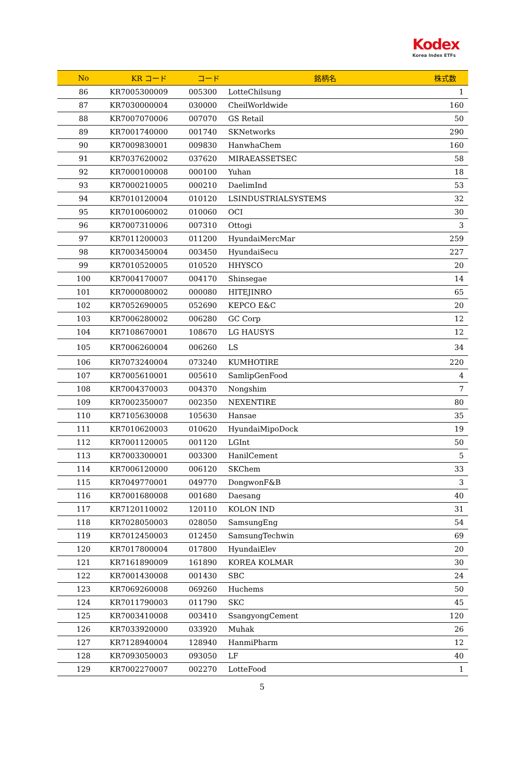Kodex
Korea Index ETFs
| No | KR コード | コード | 銘柄名 | 株式数 |
| --- | --- | --- | --- | --- |
| 86 | KR7005300009 | 005300 | LotteChilsung | 1 |
| 87 | KR7030000004 | 030000 | CheilWorldwide | 160 |
| 88 | KR7007070006 | 007070 | GS Retail | 50 |
| 89 | KR7001740000 | 001740 | SKNetworks | 290 |
| 90 | KR7009830001 | 009830 | HanwhaChem | 160 |
| 91 | KR7037620002 | 037620 | MIRAEASSETSEC | 58 |
| 92 | KR7000100008 | 000100 | Yuhan | 18 |
| 93 | KR7000210005 | 000210 | DaelimInd | 53 |
| 94 | KR7010120004 | 010120 | LSINDUSTRIALSYSTEMS | 32 |
| 95 | KR7010060002 | 010060 | OCI | 30 |
| 96 | KR7007310006 | 007310 | Ottogi | 3 |
| 97 | KR7011200003 | 011200 | HyundaiMercMar | 259 |
| 98 | KR7003450004 | 003450 | HyundaiSecu | 227 |
| 99 | KR7010520005 | 010520 | HHYSCO | 20 |
| 100 | KR7004170007 | 004170 | Shinsegae | 14 |
| 101 | KR7000080002 | 000080 | HITEJINRO | 65 |
| 102 | KR7052690005 | 052690 | KEPCO E&C | 20 |
| 103 | KR7006280002 | 006280 | GC Corp | 12 |
| 104 | KR7108670001 | 108670 | LG HAUSYS | 12 |
| 105 | KR7006260004 | 006260 | LS | 34 |
| 106 | KR7073240004 | 073240 | KUMHOTIRE | 220 |
| 107 | KR7005610001 | 005610 | SamlipGenFood | 4 |
| 108 | KR7004370003 | 004370 | Nongshim | 7 |
| 109 | KR7002350007 | 002350 | NEXENTIRE | 80 |
| 110 | KR7105630008 | 105630 | Hansae | 35 |
| 111 | KR7010620003 | 010620 | HyundaiMipoDock | 19 |
| 112 | KR7001120005 | 001120 | LGInt | 50 |
| 113 | KR7003300001 | 003300 | HanilCement | 5 |
| 114 | KR7006120000 | 006120 | SKChem | 33 |
| 115 | KR7049770001 | 049770 | DongwonF&B | 3 |
| 116 | KR7001680008 | 001680 | Daesang | 40 |
| 117 | KR7120110002 | 120110 | KOLON IND | 31 |
| 118 | KR7028050003 | 028050 | SamsungEng | 54 |
| 119 | KR7012450003 | 012450 | SamsungTechwin | 69 |
| 120 | KR7017800004 | 017800 | HyundaiElev | 20 |
| 121 | KR7161890009 | 161890 | KOREA KOLMAR | 30 |
| 122 | KR7001430008 | 001430 | SBC | 24 |
| 123 | KR7069260008 | 069260 | Huchems | 50 |
| 124 | KR7011790003 | 011790 | SKC | 45 |
| 125 | KR7003410008 | 003410 | SsangyongCement | 120 |
| 126 | KR7033920000 | 033920 | Muhak | 26 |
| 127 | KR7128940004 | 128940 | HanmiPharm | 12 |
| 128 | KR7093050003 | 093050 | LF | 40 |
| 129 | KR7002270007 | 002270 | LotteFood | 1 |
5